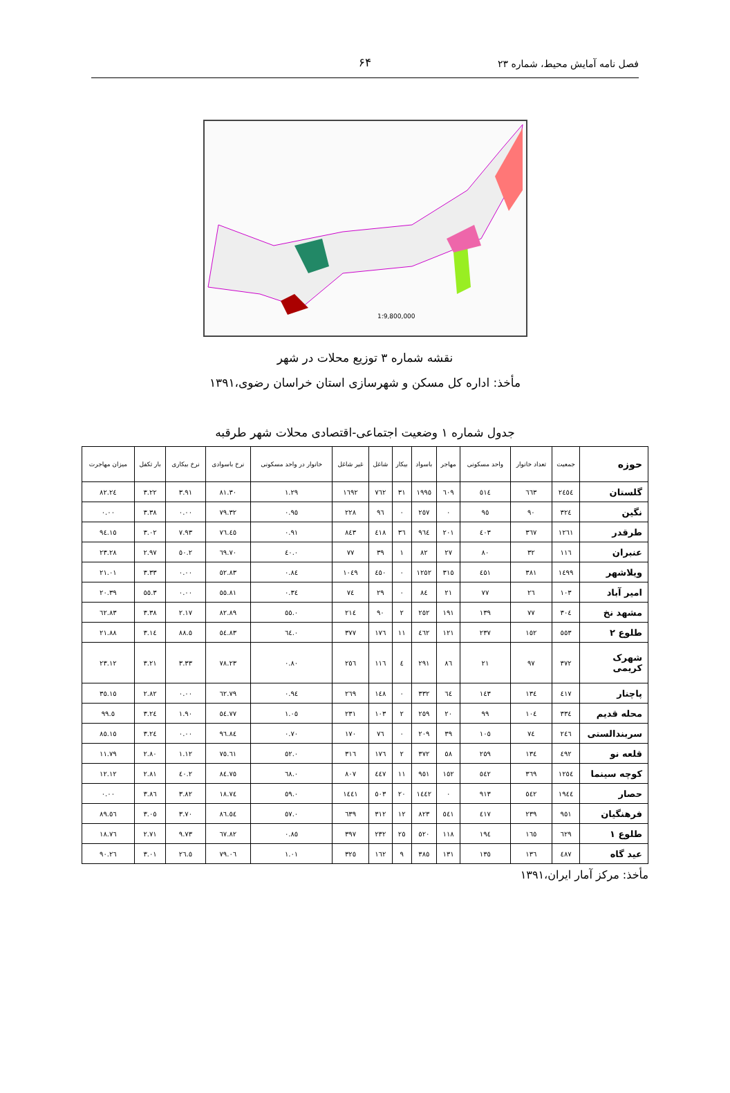فصل نامه آمایش محیط، شماره ۲۳ ۶۴
1:9,800,000
نقشه شماره ۳ توزیع محلات در شهر
مأخذ: اداره کل مسکن و شهرسازی استان خراسان رضوی،۱۳۹۱
جدول شماره ۱ وضعیت اجتماعی-اقتصادی محلات شهر طرقبه
| حوزه | جمعیت | تعداد خانوار | واحد مسکونی | مهاجر | باسواد | بیکار | شاغل | غیر شاغل | خانوار در واحد مسکونی | نرخ باسوادی | نرخ بیکاری | بار تکفل | میزان مهاجرت |
| --- | --- | --- | --- | --- | --- | --- | --- | --- | --- | --- | --- | --- | --- |
| گلستان | ۲٤٥٤ | ٦٦٣ | ٥١٤ | ٦٠٩ | ۱۹۹٥ | ۳۱ | ۷٦۲ | ۱٦۹۲ | ۱.۲۹ | ۸۱.۳۰ | ۳.۹۱ | ۳.۲۲ | ۲٤.۸۲ |
| نگین | ۳۲٤ | ۹۰ | ۹٥ | ۰ | ۲٥۷ | ۰ | ۹٦ | ۲۲۸ | ۰.۹٥ | ۷۹.۳۲ | ۰.۰۰ | ۳.۳۸ | ۰.۰۰ |
| طرقدر | ۱۲٦۱ | ۳٦۷ | ٤۰۳ | ۲۰۱ | ۹٦٤ | ۳٦ | ٤۱۸ | ۸٤۳ | ۰.۹۱ | ۷٦.٤٥ | ۷.۹۳ | ۳.۰۲ | ۱٥.۹٤ |
| عنبران | ۱۱٦ | ۳۲ | ۸۰ | ۲۷ | ۸۲ | ۱ | ۳۹ | ۷۷ | ۰.٤۰ | ۷۰.٦۹ | ۲.٥۰ | ۲.۹۷ | ۲۳.۲۸ |
| ویلاشهر | ۱٤۹۹ | ۳۸۱ | ٤٥۱ | ۳۱٥ | ۱۲٥۲ | ۰ | ٤٥۰ | ۱۰٤۹ | ۰.۸٤ | ۸۳.٥۲ | ۰.۰۰ | ۳.۳۳ | ۲۱.۰۱ |
| امیر آباد | ۱۰۳ | ۲٦ | ۷۷ | ۲۱ | ۸٤ | ۰ | ۲۹ | ۷٤ | ۰.۳٤ | ۸۱.٥٥ | ۰.۰۰ | ۳.٥٥ | ۲۰.۳۹ |
| مشهد نخ | ۳۰٤ | ۷۷ | ۱۳۹ | ۱۹۱ | ۲٥۲ | ۲ | ۹۰ | ۲۱٤ | ۰.٥٥ | ۸۲.۸۹ | ۲.۱۷ | ۳.۳۸ | ٦۲.۸۳ |
| طلوع ۲ | ٥٥۳ | ۱٥۲ | ۲۳۷ | ۱۲۱ | ٤٦۲ | ۱۱ | ۱۷٦ | ۳۷۷ | ۰.٦٤ | ۸۳.٥٤ | ٥.۸۸ | ۳.۱٤ | ۲۱.۸۸ |
| شهرک کریمی | ۳۷۲ | ۹۷ | ۲۱ | ۸٦ | ۲۹۱ | ٤ | ۱۱٦ | ۲٥٦ | ۰.۸۰ | ۷۸.۲۳ | ۳.۳۳ | ۳.۲۱ | ۲۳.۱۲ |
| پاچنار | ٤۱۷ | ۱۳٤ | ۱٤۳ | ٦٤ | ۳۳۲ | ۰ | ۱٤۸ | ۲٦۹ | ۰.۹٤ | ۷۹.٦۲ | ۰.۰۰ | ۲.۸۲ | ۱٥.۳٥ |
| محله قدیم | ۳۳٤ | ۱۰٤ | ۹۹ | ۲۰ | ۲٥۹ | ۲ | ۱۰۳ | ۲۳۱ | ۱.۰٥ | ۷۷.٥٤ | ۱.۹۰ | ۳.۲٤ | ٥.۹۹ |
| سربندالستی | ۲٤٦ | ۷٤ | ۱۰٥ | ۳۹ | ۲۰۹ | ۰ | ۷٦ | ۱۷۰ | ۰.۷۰ | ۸٤.۹٦ | ۰.۰۰ | ۳.۲٤ | ۱٥.۸٥ |
| قلعه نو | ٤۹۲ | ۱۳٤ | ۲٥۹ | ٥۸ | ۳۷۲ | ۲ | ۱۷٦ | ۳۱٦ | ۰.٥۲ | ۷٥.٦۱ | ۱.۱۲ | ۲.۸۰ | ۱۱.۷۹ |
| کوچه سینما | ۱۲٥٤ | ۳٦۹ | ٥٤۲ | ۱٥۲ | ۹٥۱ | ۱۱ | ٤٤۷ | ۸۰۷ | ۰.٦۸ | ۷٥.۸٤ | ۲.٤۰ | ۲.۸۱ | ۱۲.۱۲ |
| حصار | ۱۹٤٤ | ٥٤۲ | ۹۱۳ | ۰ | ۱٤٤۲ | ۲۰ | ٥۰۳ | ۱٤٤۱ | ۰.٥۹ | ۷٤.۱۸ | ۳.۸۲ | ۳.۸٦ | ۰.۰۰ |
| فرهنگیان | ۹٥۱ | ۲۳۹ | ٤۱۷ | ٥٤۱ | ۸۲۳ | ۱۲ | ۳۱۲ | ٦۳۹ | ۰.٥۷ | ۸٦.٥٤ | ۳.۷۰ | ۳.۰٥ | ٥٦.۸۹ |
| طلوع ۱ | ٦۲۹ | ۱٦٥ | ۱۹٤ | ۱۱۸ | ٥۲۰ | ۲٥ | ۲۳۲ | ۳۹۷ | ۰.۸٥ | ۸۲.٦۷ | ۹.۷۳ | ۲.۷۱ | ۱۸.۷٦ |
| عید گاه | ٤۸۷ | ۱۳٦ | ۱۳٥ | ۱۳۱ | ۳۸٥ | ۹ | ۱٦۲ | ۳۲٥ | ۱.۰۱ | ۷۹.۰٦ | ٥.۲٦ | ۳.۰۱ | ۲٦.۹۰ |
مأخذ: مرکز آمار ایران،۱۳۹۱